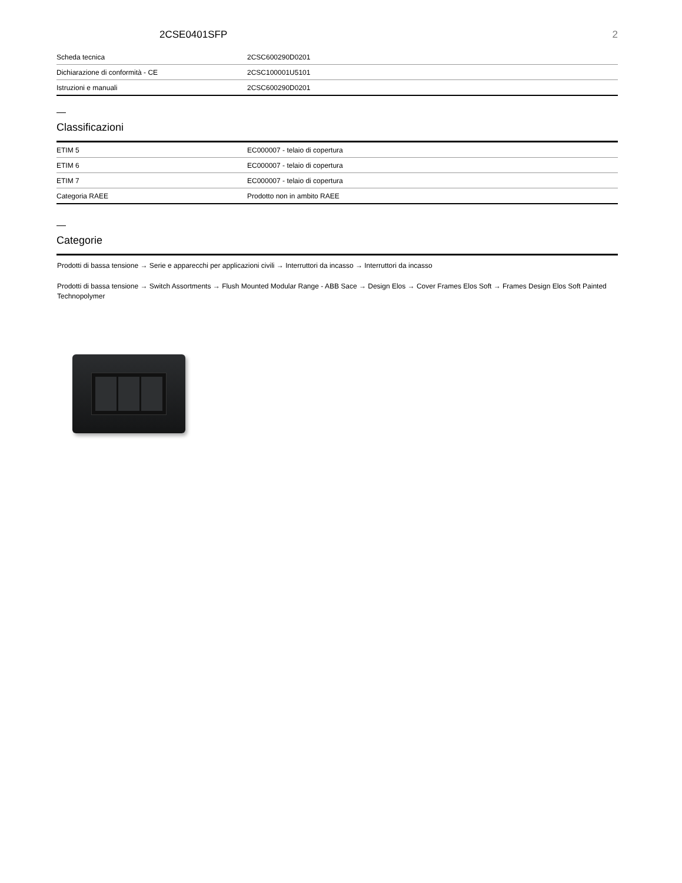2CSE0401SFP 2
| Scheda tecnica | 2CSC600290D0201 |
| Dichiarazione di conformità - CE | 2CSC100001U5101 |
| Istruzioni e manuali | 2CSC600290D0201 |
Classificazioni
| ETIM 5 | EC000007 - telaio di copertura |
| ETIM 6 | EC000007 - telaio di copertura |
| ETIM 7 | EC000007 - telaio di copertura |
| Categoria RAEE | Prodotto non in ambito RAEE |
Categorie
Prodotti di bassa tensione → Serie e apparecchi per applicazioni civili → Interruttori da incasso → Interruttori da incasso
Prodotti di bassa tensione → Switch Assortments → Flush Mounted Modular Range - ABB Sace → Design Elos → Cover Frames Elos Soft → Frames Design Elos Soft Painted Technopolymer